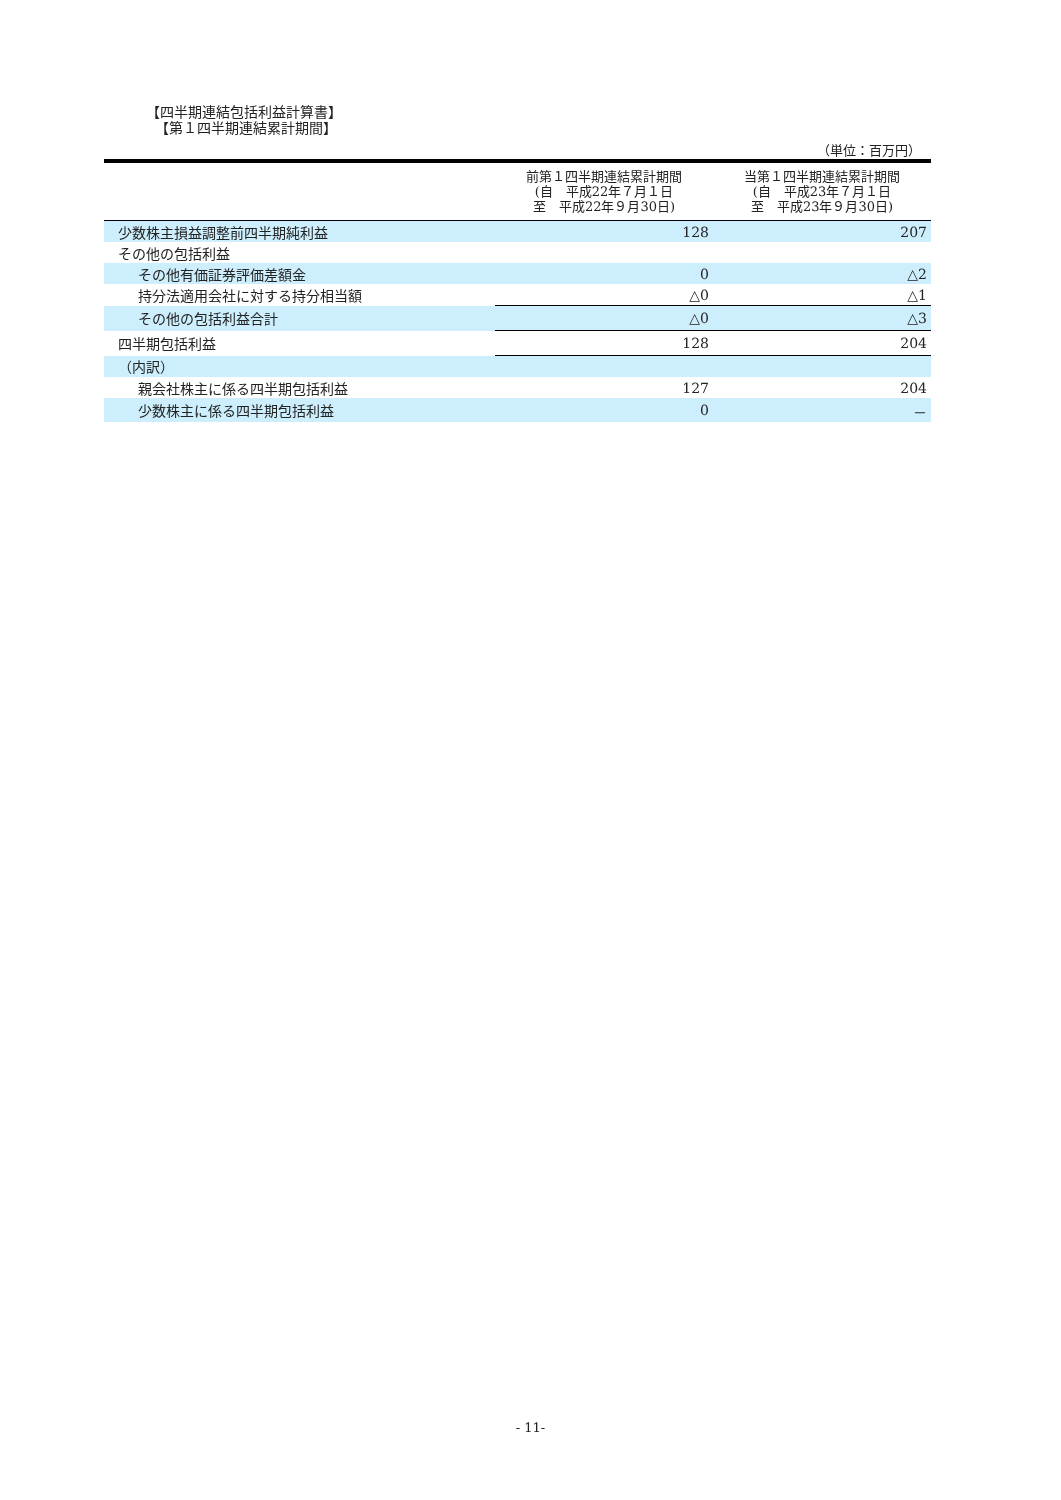【四半期連結包括利益計算書】
【第１四半期連結累計期間】
（単位：百万円）
| | 前第１四半期連結累計期間 (自 平成22年７月１日 至 平成22年９月30日) | 当第１四半期連結累計期間 (自 平成23年７月１日 至 平成23年９月30日) |
| --- | --- | --- |
| 少数株主損益調整前四半期純利益 | 128 | 207 |
| その他の包括利益 | | |
| その他有価証券評価差額金 | 0 | △2 |
| 持分法適用会社に対する持分相当額 | △0 | △1 |
| その他の包括利益合計 | △0 | △3 |
| 四半期包括利益 | 128 | 204 |
| （内訳） | | |
| 親会社株主に係る四半期包括利益 | 127 | 204 |
| 少数株主に係る四半期包括利益 | 0 | － |
- 11-